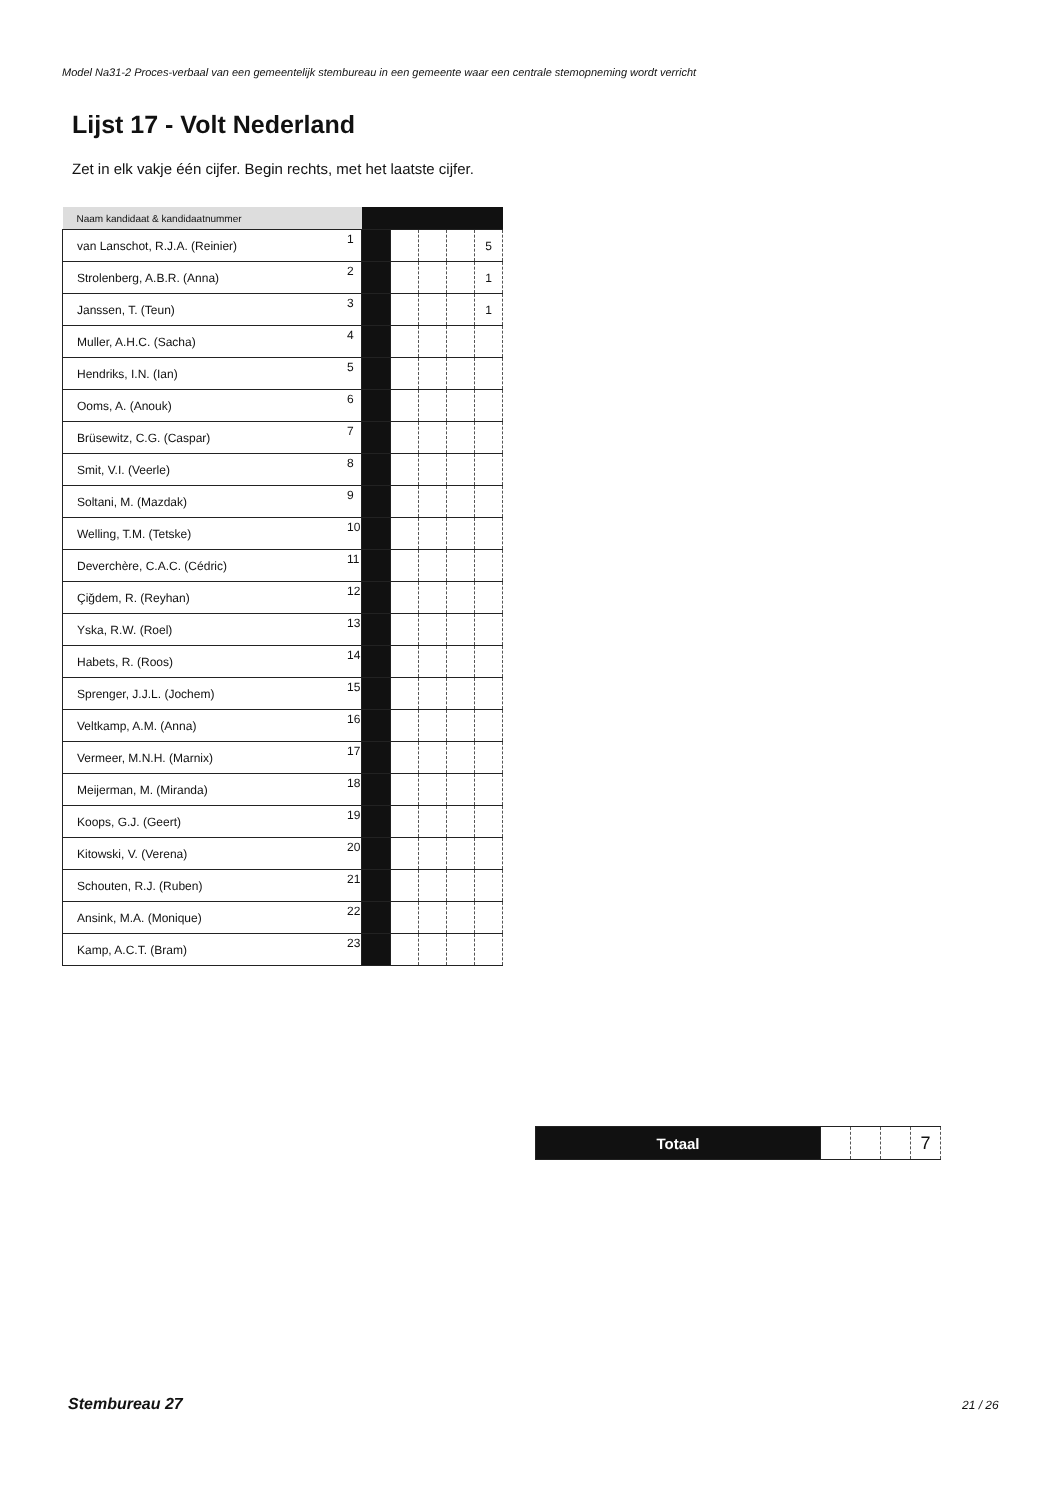Model Na31-2 Proces-verbaal van een gemeentelijk stembureau in een gemeente waar een centrale stemopneming wordt verricht
Lijst 17 - Volt Nederland
Zet in elk vakje één cijfer. Begin rechts, met het laatste cijfer.
| Naam kandidaat & kandidaatnummer | | | | | | |
| --- | --- | --- | --- | --- | --- | --- |
| van Lanschot, R.J.A. (Reinier) | 1 | | | | | 5 |
| Strolenberg, A.B.R. (Anna) | 2 | | | | | 1 |
| Janssen, T. (Teun) | 3 | | | | | 1 |
| Muller, A.H.C. (Sacha) | 4 | | | | | |
| Hendriks, I.N. (Ian) | 5 | | | | | |
| Ooms, A. (Anouk) | 6 | | | | | |
| Brüsewitz, C.G. (Caspar) | 7 | | | | | |
| Smit, V.I. (Veerle) | 8 | | | | | |
| Soltani, M. (Mazdak) | 9 | | | | | |
| Welling, T.M. (Tetske) | 10 | | | | | |
| Deverchère, C.A.C. (Cédric) | 11 | | | | | |
| Çiğdem, R. (Reyhan) | 12 | | | | | |
| Yska, R.W. (Roel) | 13 | | | | | |
| Habets, R. (Roos) | 14 | | | | | |
| Sprenger, J.J.L. (Jochem) | 15 | | | | | |
| Veltkamp, A.M. (Anna) | 16 | | | | | |
| Vermeer, M.N.H. (Marnix) | 17 | | | | | |
| Meijerman, M. (Miranda) | 18 | | | | | |
| Koops, G.J. (Geert) | 19 | | | | | |
| Kitowski, V. (Verena) | 20 | | | | | |
| Schouten, R.J. (Ruben) | 21 | | | | | |
| Ansink, M.A. (Monique) | 22 | | | | | |
| Kamp, A.C.T. (Bram) | 23 | | | | | |
| Totaal | | | | 7 |
Stembureau 27 21 / 26